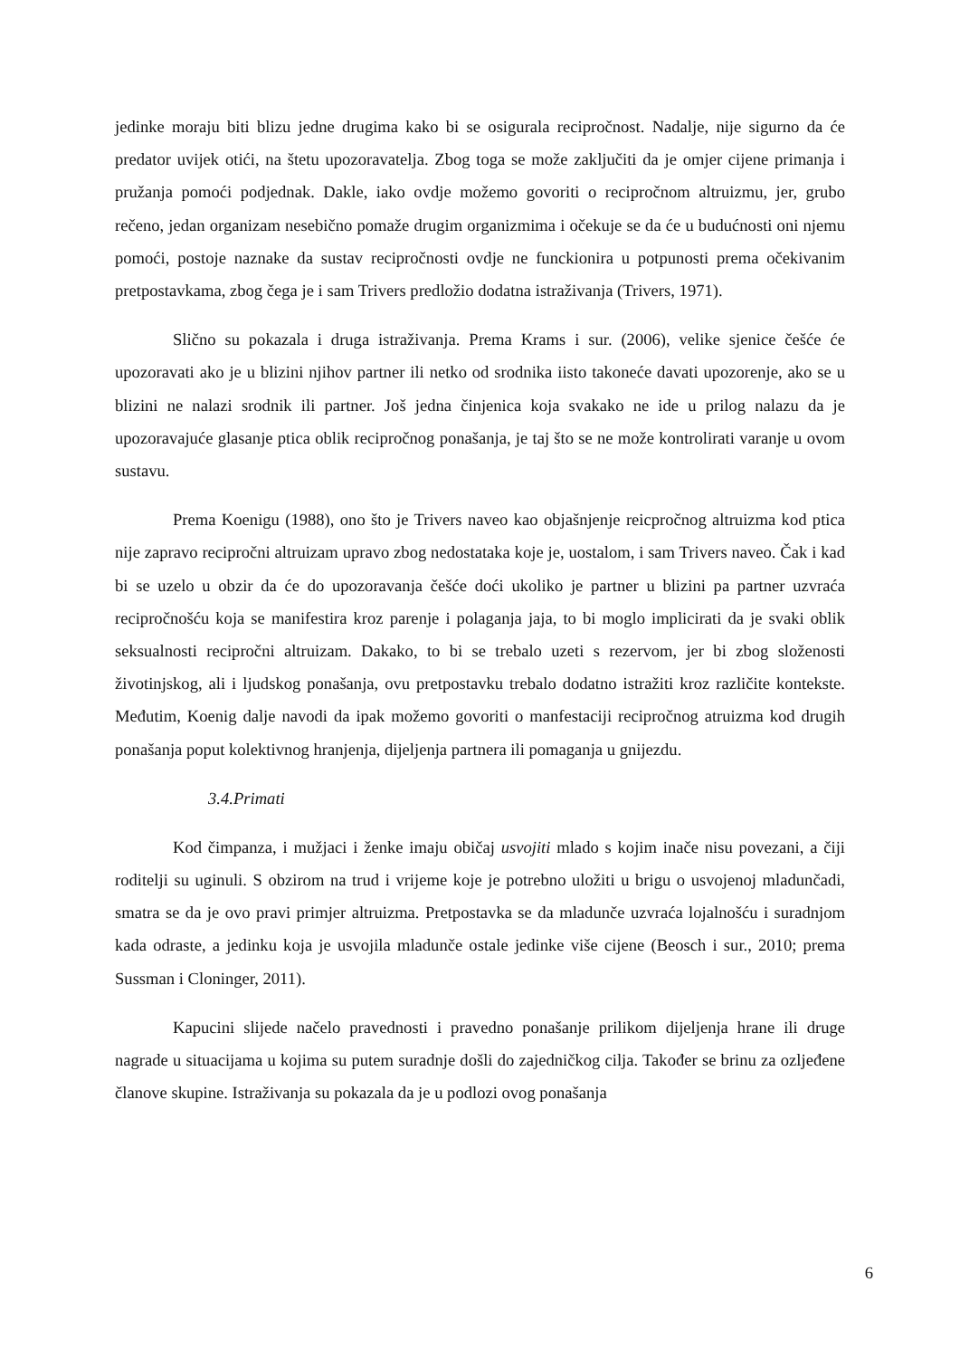jedinke moraju biti blizu jedne drugima kako bi se osigurala recipročnost. Nadalje, nije sigurno da će predator uvijek otići, na štetu upozoravatelja. Zbog toga se može zaključiti da je omjer cijene primanja i pružanja pomoći podjednak. Dakle, iako ovdje možemo govoriti o recipročnom altruizmu, jer, grubo rečeno, jedan organizam nesebično pomaže drugim organizmima i očekuje se da će u budućnosti oni njemu pomoći, postoje naznake da sustav recipročnosti ovdje ne funckionira u potpunosti prema očekivanim pretpostavkama, zbog čega je i sam Trivers predložio dodatna istraživanja (Trivers, 1971).
Slično su pokazala i druga istraživanja. Prema Krams i sur. (2006), velike sjenice češće će upozoravati ako je u blizini njihov partner ili netko od srodnika iisto takoneće davati upozorenje, ako se u blizini ne nalazi srodnik ili partner. Još jedna činjenica koja svakako ne ide u prilog nalazu da je upozoravajuće glasanje ptica oblik recipročnog ponašanja, je taj što se ne može kontrolirati varanje u ovom sustavu.
Prema Koenigu (1988), ono što je Trivers naveo kao objašnjenje reicpročnog altruizma kod ptica nije zapravo recipročni altruizam upravo zbog nedostataka koje je, uostalom, i sam Trivers naveo. Čak i kad bi se uzelo u obzir da će do upozoravanja češće doći ukoliko je partner u blizini pa partner uzvraća recipročnošću koja se manifestira kroz parenje i polaganja jaja, to bi moglo implicirati da je svaki oblik seksualnosti recipročni altruizam. Dakako, to bi se trebalo uzeti s rezervom, jer bi zbog složenosti životinjskog, ali i ljudskog ponašanja, ovu pretpostavku trebalo dodatno istražiti kroz različite kontekste. Međutim, Koenig dalje navodi da ipak možemo govoriti o manfestaciji recipročnog atruizma kod drugih ponašanja poput kolektivnog hranjenja, dijeljenja partnera ili pomaganja u gnijezdu.
3.4.Primati
Kod čimpanza, i mužjaci i ženke imaju običaj usvojiti mlado s kojim inače nisu povezani, a čiji roditelji su uginuli. S obzirom na trud i vrijeme koje je potrebno uložiti u brigu o usvojenoj mladunčadi, smatra se da je ovo pravi primjer altruizma. Pretpostavka se da mladunče uzvraća lojalnošću i suradnjom kada odraste, a jedinku koja je usvojila mladunče ostale jedinke više cijene (Beosch i sur., 2010; prema Sussman i Cloninger, 2011).
Kapucini slijede načelo pravednosti i pravedno ponašanje prilikom dijeljenja hrane ili druge nagrade u situacijama u kojima su putem suradnje došli do zajedničkog cilja. Također se brinu za ozljeđene članove skupine. Istraživanja su pokazala da je u podlozi ovog ponašanja
6